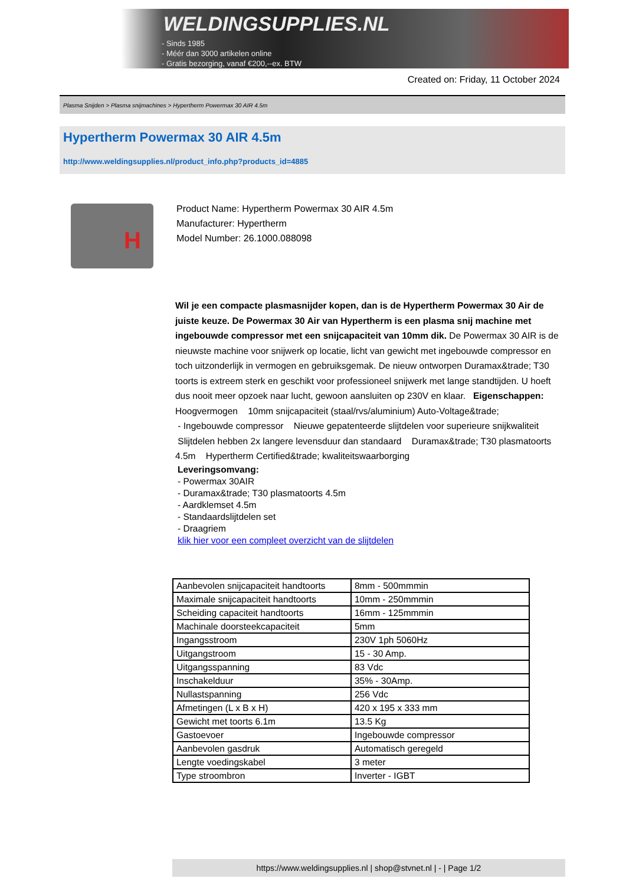WELDINGSUPPLIES.NL
- Sinds 1985
- Méér dan 3000 artikelen online
- Gratis bezorging, vanaf €200,--ex. BTW
Created on: Friday, 11 October 2024
Plasma Snijden > Plasma snijmachines > Hypertherm Powermax 30 AIR 4.5m
Hypertherm Powermax 30 AIR 4.5m
http://www.weldingsupplies.nl/product_info.php?products_id=4885
H
Product Name: Hypertherm Powermax 30 AIR 4.5m
Manufacturer: Hypertherm
Model Number: 26.1000.088098
Wil je een compacte plasmasnijder kopen, dan is de Hypertherm Powermax 30 Air de juiste keuze. De Powermax 30 Air van Hypertherm is een plasma snij machine met ingebouwde compressor met een snijcapaciteit van 10mm dik. De Powermax 30 AIR is de nieuwste machine voor snijwerk op locatie, licht van gewicht met ingebouwde compressor en toch uitzonderlijk in vermogen en gebruiksgemak. De nieuw ontworpen Duramax&trade; T30 toorts is extreem sterk en geschikt voor professioneel snijwerk met lange standtijden. U hoeft dus nooit meer opzoek naar lucht, gewoon aansluiten op 230V en klaar. Eigenschappen: Hoogvermogen 10mm snijcapaciteit (staal/rvs/aluminium) Auto-Voltage&trade;
- Ingebouwde compressor Nieuwe gepatenteerde slijtdelen voor superieure snijkwaliteit
Slijtdelen hebben 2x langere levensduur dan standaard Duramax&trade; T30 plasmatoorts 4.5m Hypertherm Certified&trade; kwaliteitswaarborging
Leveringsomvang:
- Powermax 30AIR
- Duramax&trade; T30 plasmatoorts 4.5m
- Aardklemset 4.5m
- Standaardslijtdelen set
- Draagriem
klik hier voor een compleet overzicht van de slijtdelen
| Aanbevolen snijcapaciteit handtoorts | 8mm - 500mmmin |
| Maximale snijcapaciteit handtoorts | 10mm - 250mmmin |
| Scheiding capaciteit handtoorts | 16mm - 125mmmin |
| Machinale doorsteekcapaciteit | 5mm |
| Ingangsstroom | 230V 1ph 5060Hz |
| Uitgangstroom | 15 - 30 Amp. |
| Uitgangsspanning | 83 Vdc |
| Inschakelduur | 35% - 30Amp. |
| Nullastspanning | 256 Vdc |
| Afmetingen (L x B x H) | 420 x 195 x 333 mm |
| Gewicht met toorts 6.1m | 13.5 Kg |
| Gastoevoer | Ingebouwde compressor |
| Aanbevolen gasdruk | Automatisch geregeld |
| Lengte voedingskabel | 3 meter |
| Type stroombron | Inverter - IGBT |
https://www.weldingsupplies.nl | shop@stvnet.nl | - | Page 1/2